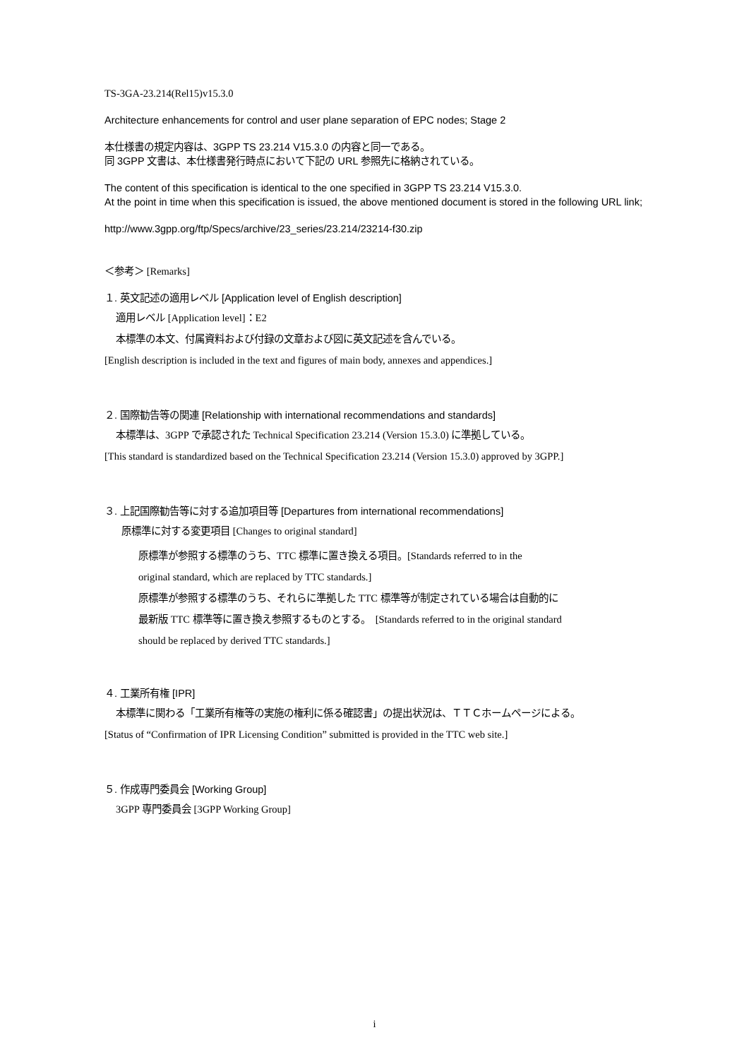TS-3GA-23.214(Rel15)v15.3.0
Architecture enhancements for control and user plane separation of EPC nodes; Stage 2
本仕様書の規定内容は、3GPP TS 23.214 V15.3.0 の内容と同一である。
同 3GPP 文書は、本仕様書発行時点において下記の URL 参照先に格納されている。
The content of this specification is identical to the one specified in 3GPP TS 23.214 V15.3.0.
At the point in time when this specification is issued, the above mentioned document is stored in the following URL link;
http://www.3gpp.org/ftp/Specs/archive/23_series/23.214/23214-f30.zip
＜参考＞ [Remarks]
１. 英文記述の適用レベル [Application level of English description]
適用レベル [Application level]：E2
本標準の本文、付属資料および付録の文章および図に英文記述を含んでいる。
[English description is included in the text and figures of main body, annexes and appendices.]
２. 国際勧告等の関連 [Relationship with international recommendations and standards]
本標準は、3GPP で承認された Technical Specification 23.214 (Version 15.3.0) に準拠している。
[This standard is standardized based on the Technical Specification 23.214 (Version 15.3.0) approved by 3GPP.]
３. 上記国際勧告等に対する追加項目等 [Departures from international recommendations]
原標準に対する変更項目 [Changes to original standard]
原標準が参照する標準のうち、TTC 標準に置き換える項目。[Standards referred to in the
original standard, which are replaced by TTC standards.]
原標準が参照する標準のうち、それらに準拠した TTC 標準等が制定されている場合は自動的に
最新版 TTC 標準等に置き換え参照するものとする。　[Standards referred to in the original standard
should be replaced by derived TTC standards.]
４. 工業所有権 [IPR]
本標準に関わる「工業所有権等の実施の権利に係る確認書」の提出状況は、ＴＴＣホームページによる。
[Status of “Confirmation of IPR Licensing Condition” submitted is provided in the TTC web site.]
５. 作成専門委員会 [Working Group]
3GPP 専門委員会 [3GPP Working Group]
i